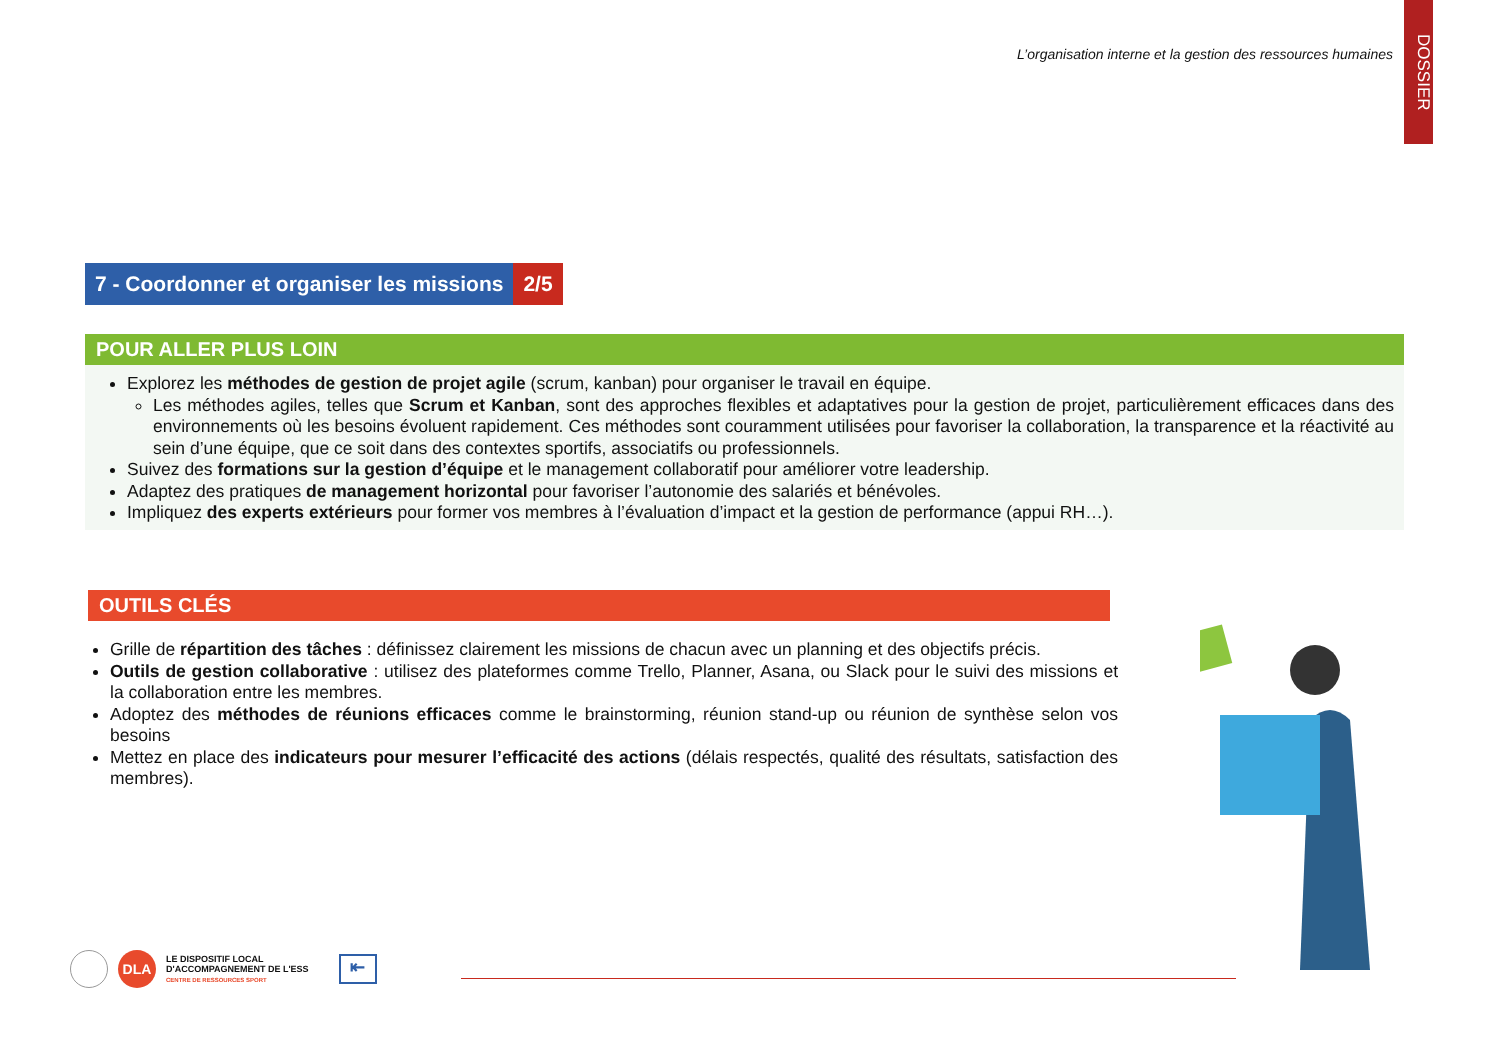L’organisation interne et la gestion des ressources humaines
DOSSIER
7 - Coordonner et organiser les missions 2/5
POUR ALLER PLUS LOIN
Explorez les méthodes de gestion de projet agile (scrum, kanban) pour organiser le travail en équipe.
Les méthodes agiles, telles que Scrum et Kanban, sont des approches flexibles et adaptatives pour la gestion de projet, particulièrement efficaces dans des environnements où les besoins évoluent rapidement. Ces méthodes sont couramment utilisées pour favoriser la collaboration, la transparence et la réactivité au sein d’une équipe, que ce soit dans des contextes sportifs, associatifs ou professionnels.
Suivez des formations sur la gestion d’équipe et le management collaboratif pour améliorer votre leadership.
Adaptez des pratiques de management horizontal pour favoriser l’autonomie des salariés et bénévoles.
Impliquez des experts extérieurs pour former vos membres à l’évaluation d’impact et la gestion de performance (appui RH…).
OUTILS CLÉS
Grille de répartition des tâches : définissez clairement les missions de chacun avec un planning et des objectifs précis.
Outils de gestion collaborative : utilisez des plateformes comme Trello, Planner, Asana, ou Slack pour le suivi des missions et la collaboration entre les membres.
Adoptez des méthodes de réunions efficaces comme le brainstorming, réunion stand-up ou réunion de synthèse selon vos besoins
Mettez en place des indicateurs pour mesurer l’efficacité des actions (délais respectés, qualité des résultats, satisfaction des membres).
DLA
LE DISPOSITIF LOCAL
D'ACCOMPAGNEMENT DE L'ESS
CENTRE DE RESSOURCES SPORT
⇤